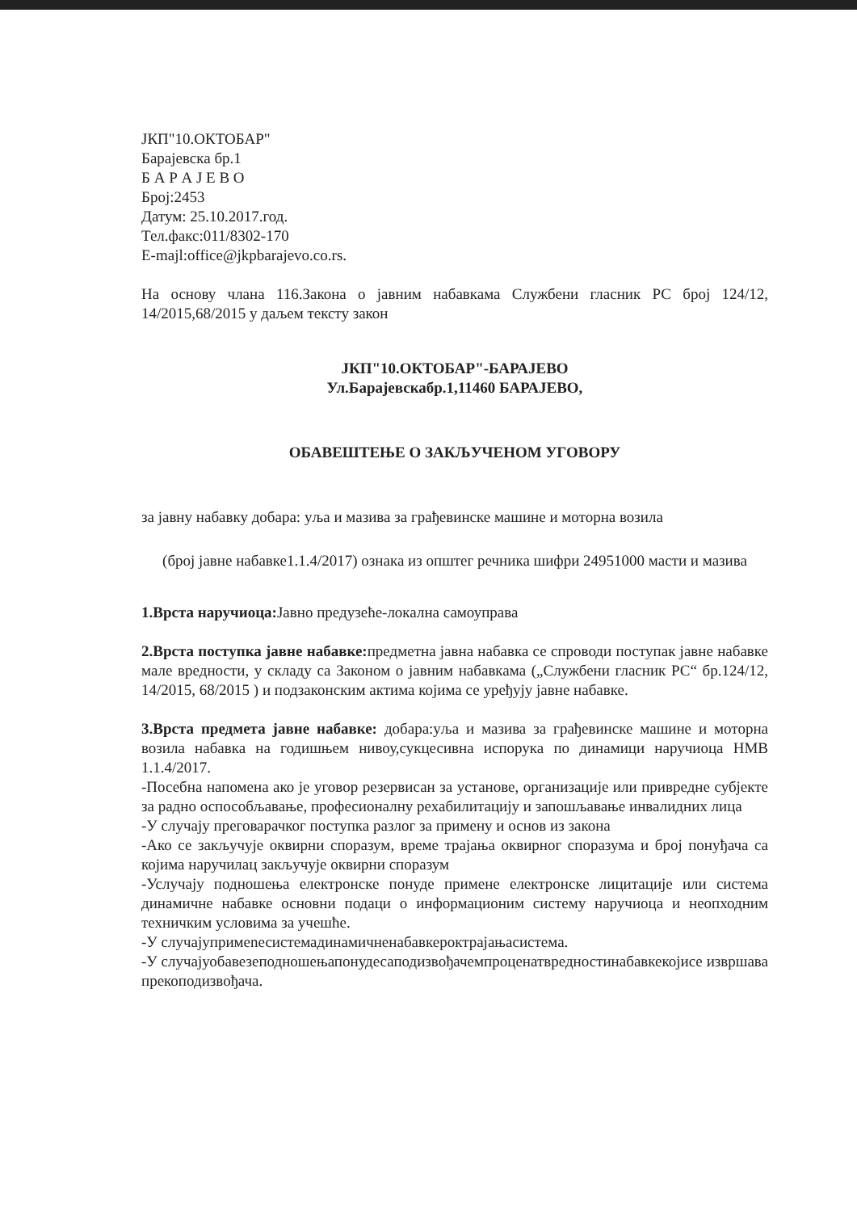JКП"10.ОКТОБАР"
Барајевска бр.1
Б А Р А Ј Е В О
Број:2453
Датум: 25.10.2017.год.
Тел.факс:011/8302-170
E-majl:office@jkpbarajevo.co.rs.
На основу члана 116.Закона о јавним набавкама Службени гласник РС број 124/12, 14/2015,68/2015 у даљем тексту закон
ЈКП"10.ОКТОБАР"-БАРАЈЕВО
Ул.Барајевскабр.1,11460 БАРАЈЕВО,
ОБАВЕШТЕЊЕ О ЗАКЉУЧЕНОМ УГОВОРУ
за јавну набавку добара: уља и мазива за грађевинске машине и моторна возила
(број јавне набавке1.1.4/2017) ознака из општег речника шифри 24951000 масти и мазива
1.Врста наручиоца: Јавно предузеће-локална самоуправа
2.Врста поступка јавне набавке: предметна јавна набавка се спроводи поступак јавне набавке мале вредности, у складу са Законом о јавним набавкама („Службени гласник РС“ бр.124/12, 14/2015, 68/2015 ) и подзаконским актима којима се уређују јавне набавке.
3.Врста предмета јавне набавке: добара:уља и мазива за грађевинске машине и моторна возила набавка на годишњем нивоу,сукцесивна испорука по динамици наручиоца НМВ 1.1.4/2017.
-Посебна напомена ако је уговор резервисан за установе, организације или привредне субјекте за радно оспособљавање, професионалну рехабилитацију и запошљавање инвалидних лица
-У случају преговарачког поступка разлог за примену и основ из закона
-Ако се закључује оквирни споразум, време трајања оквирног споразума и број понуђача са којима наручилац закључује оквирни споразум
-Услучају подношења електронске понуде примене електронске лицитације или система динамичне набавке основни подаци о информационим систему наручиоца и неопходним техничким условима за учешће.
-У случајупримenесистемадинамичненабавкероктрајањасистема.
-У случајуобавезеподношењапонудесаподизвођачемпроценатвредностинабавкекојисе извршава прекоподизвођача.